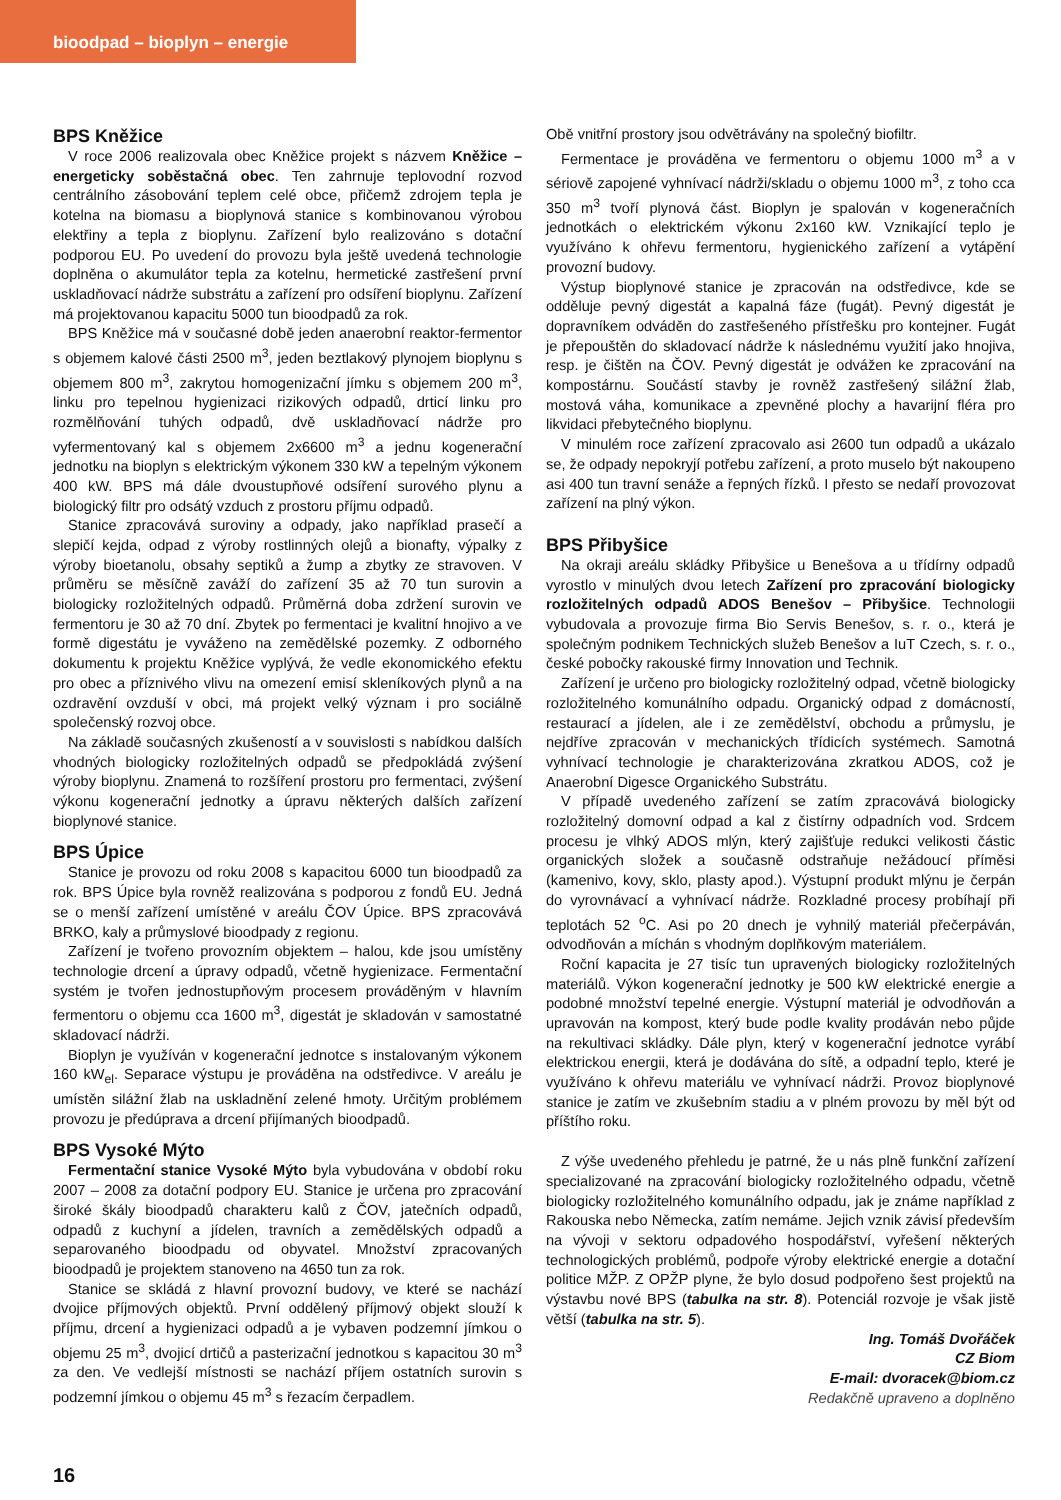bioodpad – bioplyn – energie
BPS Kněžice
V roce 2006 realizovala obec Kněžice projekt s názvem Kněžice – energeticky soběstačná obec. Ten zahrnuje teplovodní rozvod centrálního zásobování teplem celé obce, přičemž zdrojem tepla je kotelna na biomasu a bioplynová stanice s kombinovanou výrobou elektřiny a tepla z bioplynu. Zařízení bylo realizováno s dotační podporou EU. Po uvedení do provozu byla ještě uvedená technologie doplněna o akumulátor tepla za kotelnu, hermetické zastřešení první uskladňovací nádrže substrátu a zařízení pro odsíření bioplynu. Zařízení má projektovanou kapacitu 5000 tun bioodpadů za rok.
BPS Kněžice má v současné době jeden anaerobní reaktor-fermentor s objemem kalové části 2500 m<sup>3</sup>, jeden beztlakový plynojem bioplynu s objemem 800 m<sup>3</sup>, zakrytou homogenizační jímku s objemem 200 m<sup>3</sup>, linku pro tepelnou hygienizaci rizikových odpadů, drticí linku pro rozmělňování tuhých odpadů, dvě uskladňovací nádrže pro vyfermentovaný kal s objemem 2x6600 m<sup>3</sup> a jednu kogenerační jednotku na bioplyn s elektrickým výkonem 330 kW a tepelným výkonem 400 kW. BPS má dále dvoustupňové odsíření surového plynu a biologický filtr pro odsátý vzduch z prostoru příjmu odpadů.
Stanice zpracovává suroviny a odpady, jako například prasečí a slepičí kejda, odpad z výroby rostlinných olejů a bionafty, výpalky z výroby bioetanolu, obsahy septiků a žump a zbytky ze stravoven. V průměru se měsíčně zaváží do zařízení 35 až 70 tun surovin a biologicky rozložitelných odpadů. Průměrná doba zdržení surovin ve fermentoru je 30 až 70 dní. Zbytek po fermentaci je kvalitní hnojivo a ve formě digestátu je vyváženo na zemědělské pozemky. Z odborného dokumentu k projektu Kněžice vyplývá, že vedle ekonomického efektu pro obec a příznivého vlivu na omezení emisí skleníkových plynů a na ozdravění ovzduší v obci, má projekt velký význam i pro sociálně společenský rozvoj obce.
Na základě současných zkušeností a v souvislosti s nabídkou dalších vhodných biologicky rozložitelných odpadů se předpokládá zvýšení výroby bioplynu. Znamená to rozšíření prostoru pro fermentaci, zvýšení výkonu kogenerační jednotky a úpravu některých dalších zařízení bioplynové stanice.
BPS Úpice
Stanice je provozu od roku 2008 s kapacitou 6000 tun bioodpadů za rok. BPS Úpice byla rovněž realizována s podporou z fondů EU. Jedná se o menší zařízení umístěné v areálu ČOV Úpice. BPS zpracovává BRKO, kaly a průmyslové bioodpady z regionu.
Zařízení je tvořeno provozním objektem – halou, kde jsou umístěny technologie drcení a úpravy odpadů, včetně hygienizace. Fermentační systém je tvořen jednostupňovým procesem prováděným v hlavním fermentoru o objemu cca 1600 m<sup>3</sup>, digestát je skladován v samostatné skladovací nádrži.
Bioplyn je využíván v kogenerační jednotce s instalovaným výkonem 160 kW<sub>el</sub>. Separace výstupu je prováděna na odstředivce. V areálu je umístěn silážní žlab na uskladnění zelené hmoty. Určitým problémem provozu je předúprava a drcení přijímaných bioodpadů.
BPS Vysoké Mýto
Fermentační stanice Vysoké Mýto byla vybudována v období roku 2007 – 2008 za dotační podpory EU. Stanice je určena pro zpracování široké škály bioodpadů charakteru kalů z ČOV, jatečních odpadů, odpadů z kuchyní a jídelen, travních a zemědělských odpadů a separovaného bioodpadu od obyvatel. Množství zpracovaných bioodpadů je projektem stanoveno na 4650 tun za rok.
Stanice se skládá z hlavní provozní budovy, ve které se nachází dvojice příjmových objektů. První oddělený příjmový objekt slouží k příjmu, drcení a hygienizaci odpadů a je vybaven podzemní jímkou o objemu 25 m<sup>3</sup>, dvojicí drtičů a pasterizační jednotkou s kapacitou 30 m<sup>3</sup> za den. Ve vedlejší místnosti se nachází příjem ostatních surovin s podzemní jímkou o objemu 45 m<sup>3</sup> s řezacím čerpadlem.
Obě vnitřní prostory jsou odvětrávány na společný biofiltr.
Fermentace je prováděna ve fermentoru o objemu 1000 m<sup>3</sup> a v sériově zapojené vyhnívací nádrži/skladu o objemu 1000 m<sup>3</sup>, z toho cca 350 m<sup>3</sup> tvoří plynová část. Bioplyn je spalován v kogeneračních jednotkách o elektrickém výkonu 2x160 kW. Vznikající teplo je využíváno k ohřevu fermentoru, hygienického zařízení a vytápění provozní budovy.
Výstup bioplynové stanice je zpracován na odstředivce, kde se odděluje pevný digestát a kapalná fáze (fugát). Pevný digestát je dopravníkem odváděn do zastřešeného přístřešku pro kontejner. Fugát je přepouštěn do skladovací nádrže k následnému využití jako hnojiva, resp. je čištěn na ČOV. Pevný digestát je odvážen ke zpracování na kompostárnu. Součástí stavby je rovněž zastřešený silážní žlab, mostová váha, komunikace a zpevněné plochy a havarijní fléra pro likvidaci přebytečného bioplynu.
V minulém roce zařízení zpracovalo asi 2600 tun odpadů a ukázalo se, že odpady nepokryjí potřebu zařízení, a proto muselo být nakoupeno asi 400 tun travní senáže a řepných řízků. I přesto se nedaří provozovat zařízení na plný výkon.
BPS Přibyšice
Na okraji areálu skládky Přibyšice u Benešova a u třídírny odpadů vyrostlo v minulých dvou letech Zařízení pro zpracování biologicky rozložitelných odpadů ADOS Benešov – Přibyšice. Technologii vybudovala a provozuje firma Bio Servis Benešov, s. r. o., která je společným podnikem Technických služeb Benešov a IuT Czech, s. r. o., české pobočky rakouské firmy Innovation und Technik.
Zařízení je určeno pro biologicky rozložitelný odpad, včetně biologicky rozložitelného komunálního odpadu. Organický odpad z domácností, restaurací a jídelen, ale i ze zemědělství, obchodu a průmyslu, je nejdříve zpracován v mechanických třídicích systémech. Samotná vyhnívací technologie je charakterizována zkratkou ADOS, což je Anaerobní Digesce Organického Substrátu.
V případě uvedeného zařízení se zatím zpracovává biologicky rozložitelný domovní odpad a kal z čistírny odpadních vod. Srdcem procesu je vlhký ADOS mlýn, který zajišťuje redukci velikosti částic organických složek a současně odstraňuje nežádoucí příměsi (kamenivo, kovy, sklo, plasty apod.). Výstupní produkt mlýnu je čerpán do vyrovnávací a vyhnívací nádrže. Rozkladné procesy probíhají při teplotách 52 <sup>o</sup>C. Asi po 20 dnech je vyhnilý materiál přečerpáván, odvodňován a míchán s vhodným doplňkovým materiálem.
Roční kapacita je 27 tisíc tun upravených biologicky rozložitelných materiálů. Výkon kogenerační jednotky je 500 kW elektrické energie a podobné množství tepelné energie. Výstupní materiál je odvodňován a upravován na kompost, který bude podle kvality prodáván nebo půjde na rekultivaci skládky. Dále plyn, který v kogenerační jednotce vyrábí elektrickou energii, která je dodávána do sítě, a odpadní teplo, které je využíváno k ohřevu materiálu ve vyhnívací nádrži. Provoz bioplynové stanice je zatím ve zkušebním stadiu a v plném provozu by měl být od příštího roku.
Z výše uvedeného přehledu je patrné, že u nás plně funkční zařízení specializované na zpracování biologicky rozložitelného odpadu, včetně biologicky rozložitelného komunálního odpadu, jak je známe například z Rakouska nebo Německa, zatím nemáme. Jejich vznik závisí především na vývoji v sektoru odpadového hospodářství, vyřešení některých technologických problémů, podpoře výroby elektrické energie a dotační politice MŽP. Z OPŽP plyne, že bylo dosud podpořeno šest projektů na výstavbu nové BPS (tabulka na str. 8). Potenciál rozvoje je však jistě větší (tabulka na str. 5).
Ing. Tomáš Dvořáček
CZ Biom
E-mail: dvoracek@biom.cz
Redakčně upraveno a doplněno
16